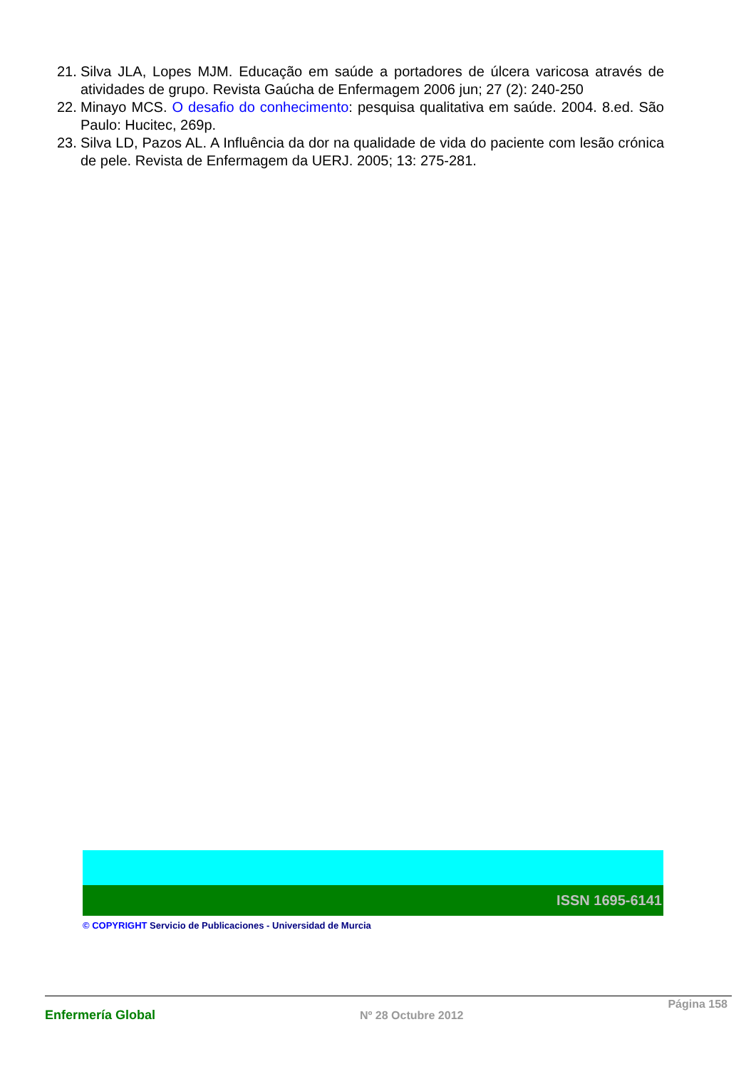21. Silva JLA, Lopes MJM. Educação em saúde a portadores de úlcera varicosa através de atividades de grupo. Revista Gaúcha de Enfermagem 2006 jun; 27 (2): 240-250
22. Minayo MCS. O desafio do conhecimento: pesquisa qualitativa em saúde. 2004. 8.ed. São Paulo: Hucitec, 269p.
23. Silva LD, Pazos AL. A Influência da dor na qualidade de vida do paciente com lesão crónica de pele. Revista de Enfermagem da UERJ. 2005; 13: 275-281.
ISSN 1695-6141
© COPYRIGHT Servicio de Publicaciones - Universidad de Murcia
Enfermería Global Nº 28 Octubre 2012 Página 158